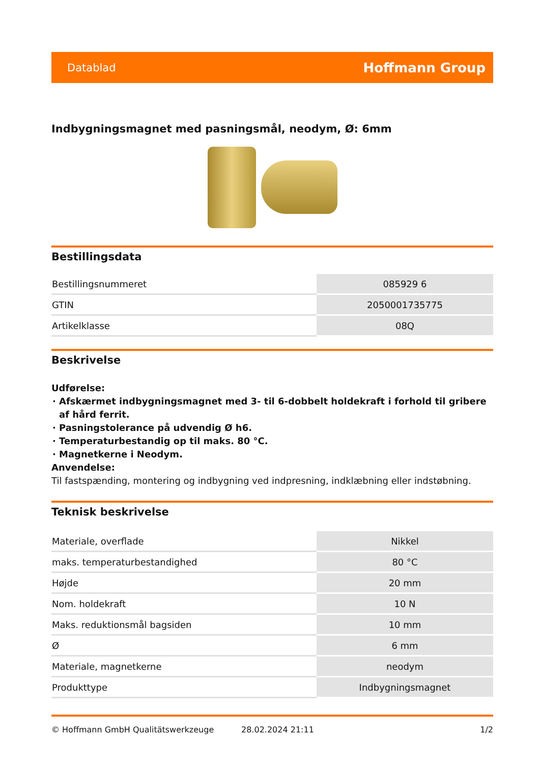Datablad Hoffmann Group
Indbygningsmagnet med pasningsmål, neodym, Ø: 6mm
Bestillingsdata
| Bestillingsnummeret | 085929 6 |
| GTIN | 2050001735775 |
| Artikelklasse | 08Q |
Beskrivelse
Udførelse:
Afskærmet indbygningsmagnet med 3- til 6-dobbelt holdekraft i forhold til gribere af hård ferrit.
Pasningstolerance på udvendig Ø h6.
Temperaturbestandig op til maks. 80 °C.
Magnetkerne i Neodym.
Anvendelse:
Til fastspænding, montering og indbygning ved indpresning, indklæbning eller indstøbning.
Teknisk beskrivelse
| Materiale, overflade | Nikkel |
| maks. temperaturbestandighed | 80 °C |
| Højde | 20 mm |
| Nom. holdekraft | 10 N |
| Maks. reduktionsmål bagsiden | 10 mm |
| Ø | 6 mm |
| Materiale, magnetkerne | neodym |
| Produkttype | Indbygningsmagnet |
© Hoffmann GmbH Qualitätswerkzeuge 28.02.2024 21:11 1/2